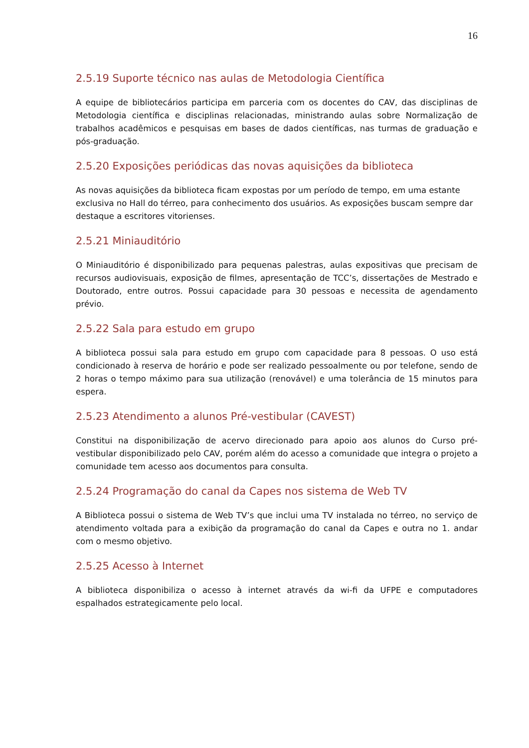16
2.5.19 Suporte técnico nas aulas de Metodologia Científica
A equipe de bibliotecários participa em parceria com os docentes do CAV, das disciplinas de Metodologia científica e disciplinas relacionadas, ministrando aulas sobre Normalização de trabalhos acadêmicos e pesquisas em bases de dados científicas, nas turmas de graduação e pós-graduação.
2.5.20 Exposições periódicas das novas aquisições da biblioteca
As novas aquisições da biblioteca ficam expostas por um período de tempo, em uma estante exclusiva no Hall do térreo, para conhecimento dos usuários. As exposições buscam sempre dar destaque a escritores vitorienses.
2.5.21 Miniauditório
O Miniauditório é disponibilizado para pequenas palestras, aulas expositivas que precisam de recursos audiovisuais, exposição de filmes, apresentação de TCC’s, dissertações de Mestrado e Doutorado, entre outros. Possui capacidade para 30 pessoas e necessita de agendamento prévio.
2.5.22 Sala para estudo em grupo
A biblioteca possui sala para estudo em grupo com capacidade para 8 pessoas. O uso está condicionado à reserva de horário e pode ser realizado pessoalmente ou por telefone, sendo de 2 horas o tempo máximo para sua utilização (renovável) e uma tolerância de 15 minutos para espera.
2.5.23 Atendimento a alunos Pré-vestibular (CAVEST)
Constitui na disponibilização de acervo direcionado para apoio aos alunos do Curso pré-vestibular disponibilizado pelo CAV, porém além do acesso a comunidade que integra o projeto a comunidade tem acesso aos documentos para consulta.
2.5.24 Programação do canal da Capes nos sistema de Web TV
A Biblioteca possui o sistema de Web TV’s que inclui uma TV instalada no térreo, no serviço de atendimento voltada para a exibição da programação do canal da Capes e outra no 1. andar com o mesmo objetivo.
2.5.25 Acesso à Internet
A biblioteca disponibiliza o acesso à internet através da wi-fi da UFPE e computadores espalhados estrategicamente pelo local.